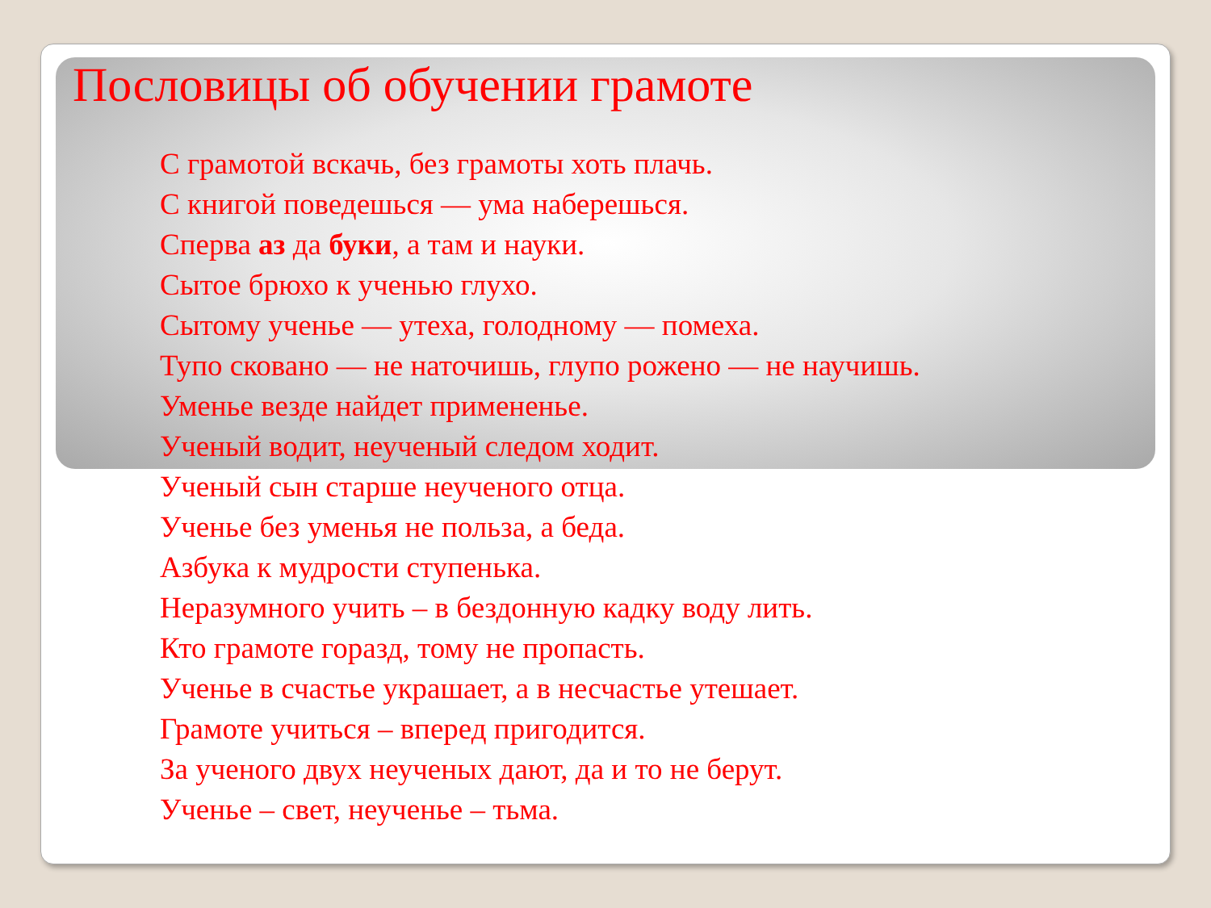Пословицы об обучении грамоте
С грамотой вскачь, без грамоты хоть плачь.
С книгой поведешься — ума наберешься.
Сперва аз да буки, а там и науки.
Сытое брюхо к ученью глухо.
Сытому ученье — утеха, голодному — помеха.
Тупо сковано — не наточишь, глупо рожено — не научишь.
Уменье везде найдет примененье.
Ученый водит, неученый следом ходит.
Ученый сын старше неученого отца.
Ученье без уменья не польза, а беда.
Азбука к мудрости ступенька.
Неразумного учить – в бездонную кадку воду лить.
Кто грамоте горазд, тому не пропасть.
Ученье в счастье украшает, а в несчастье утешает.
Грамоте учиться – вперед пригодится.
За ученого двух неученых дают, да и то не берут.
Ученье – свет, неученье – тьма.